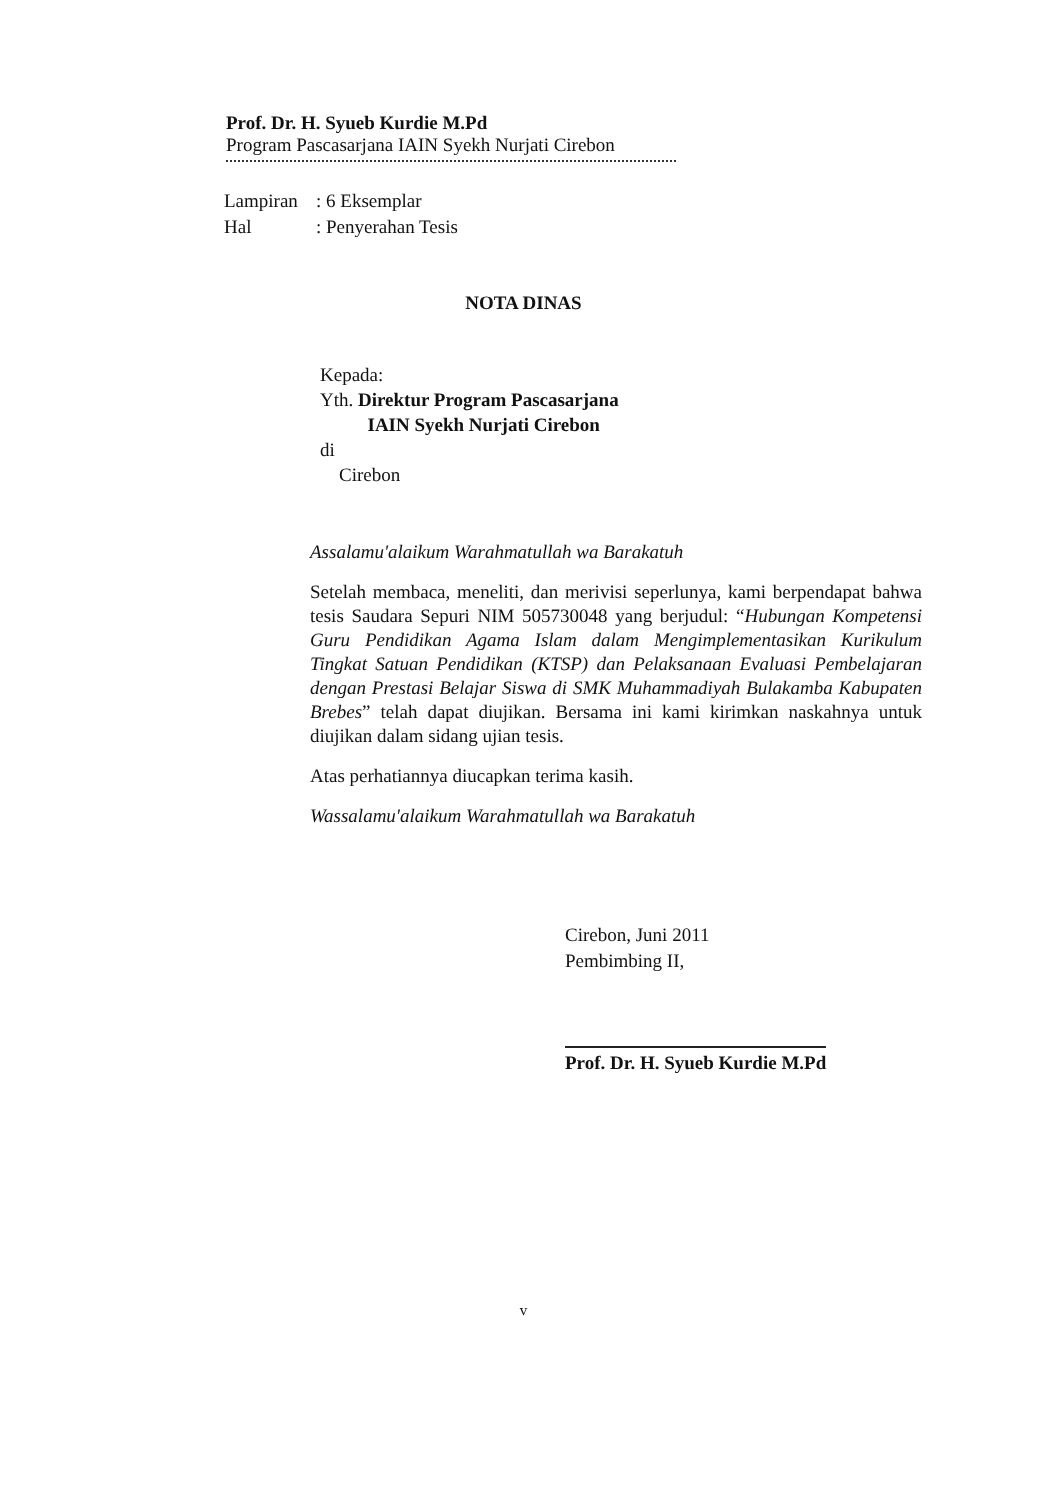Prof. Dr. H. Syueb Kurdie M.Pd
Program Pascasarjana IAIN Syekh Nurjati Cirebon
Lampiran: 6 Eksemplar
Hal: Penyerahan Tesis
NOTA DINAS
Kepada:
Yth. Direktur Program Pascasarjana
IAIN Syekh Nurjati Cirebon
di
Cirebon
Assalamu'alaikum Warahmatullah wa Barakatuh
Setelah membaca, meneliti, dan merivisi seperlunya, kami berpendapat bahwa tesis Saudara Sepuri NIM 505730048 yang berjudul: “Hubungan Kompetensi Guru Pendidikan Agama Islam dalam Mengimplementasikan Kurikulum Tingkat Satuan Pendidikan (KTSP) dan Pelaksanaan Evaluasi Pembelajaran dengan Prestasi Belajar Siswa di SMK Muhammadiyah Bulakamba Kabupaten Brebes” telah dapat diujikan. Bersama ini kami kirimkan naskahnya untuk diujikan dalam sidang ujian tesis.
Atas perhatiannya diucapkan terima kasih.
Wassalamu'alaikum Warahmatullah wa Barakatuh
Cirebon, Juni 2011
Pembimbing II,
Prof. Dr. H. Syueb Kurdie M.Pd
v